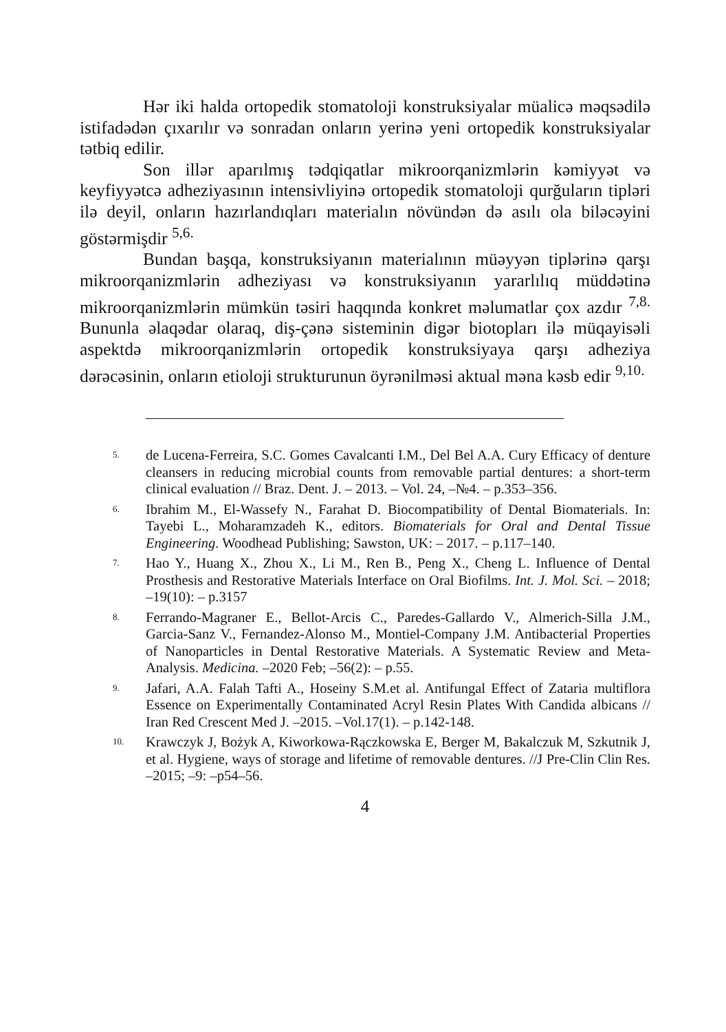Hər iki halda ortopedik stomatoloji konstruksiyalar müalicə məqsədilə istifadədən çıxarılır və sonradan onların yerinə yeni ortopedik konstruksiyalar tətbiq edilir.
Son illər aparılmış tədqiqatlar mikroorqanizmlərin kəmiyyət və keyfiyyətcə adheziyasının intensivliyinə ortopedik stomatoloji qurğuların tipləri ilə deyil, onların hazırlandıqları materialın növündən də asılı ola biləcəyini göstərmişdir <sup>5,6.</sup>
Bundan başqa, konstruksiyanın materialının müəyyən tiplərinə qarşı mikroorqanizmlərin adheziyası və konstruksiyanın yararlılıq müddətinə mikroorqanizmlərin mümkün təsiri haqqında konkret məlumatlar çox azdır <sup>7,8.</sup> Bununla əlaqədar olaraq, diş-çənə sisteminin digər biotopları ilə müqayisəli aspektdə mikroorqanizmlərin ortopedik konstruksiyaya qarşı adheziya dərəcəsinin, onların etioloji strukturunun öyrənilməsi aktual məna kəsb edir <sup>9,10.</sup>
<sup>5.</sup> de Lucena-Ferreira, S.C. Gomes Cavalcanti I.M., Del Bel A.A. Cury Efficacy of denture cleansers in reducing microbial counts from removable partial dentures: a short-term clinical evaluation // Braz. Dent. J. – 2013. – Vol. 24, –№4. – p.353–356.
<sup>6.</sup> Ibrahim M., El-Wassefy N., Farahat D. Biocompatibility of Dental Biomaterials. In: Tayebi L., Moharamzadeh K., editors. Biomaterials for Oral and Dental Tissue Engineering. Woodhead Publishing; Sawston, UK: – 2017. – p.117–140.
<sup>7.</sup> Hao Y., Huang X., Zhou X., Li M., Ren B., Peng X., Cheng L. Influence of Dental Prosthesis and Restorative Materials Interface on Oral Biofilms. Int. J. Mol. Sci. – 2018; –19(10): – p.3157
<sup>8.</sup> Ferrando-Magraner E., Bellot-Arcis C., Paredes-Gallardo V., Almerich-Silla J.M., Garcia-Sanz V., Fernandez-Alonso M., Montiel-Company J.M. Antibacterial Properties of Nanoparticles in Dental Restorative Materials. A Systematic Review and Meta-Analysis. Medicina. –2020 Feb; –56(2): – p.55.
<sup>9.</sup> Jafari, A.A. Falah Tafti A., Hoseiny S.M.et al. Antifungal Effect of Zataria multiflora Essence on Experimentally Contaminated Acryl Resin Plates With Candida albicans // Iran Red Crescent Med J. –2015. –Vol.17(1). – p.142-148.
<sup>10.</sup> Krawczyk J, Bożyk A, Kiworkowa-Rączkowska E, Berger M, Bakalczuk M, Szkutnik J, et al. Hygiene, ways of storage and lifetime of removable dentures. //J Pre-Clin Clin Res. –2015; –9: –p54–56.
4